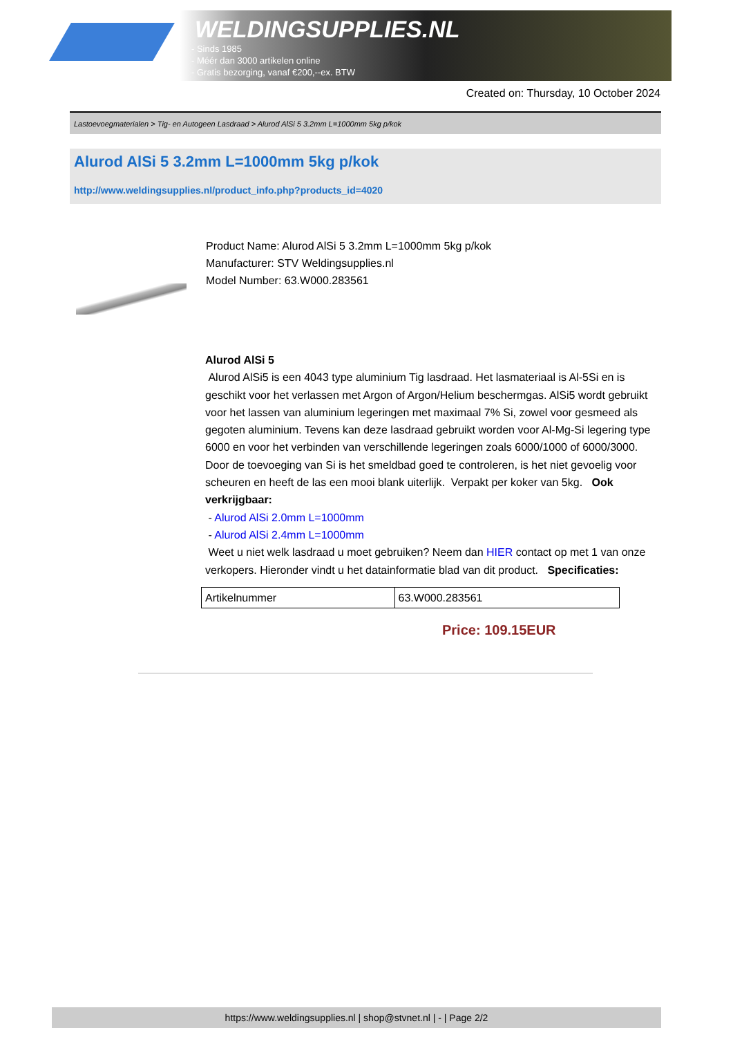WELDINGSUPPLIES.NL
- Sinds 1985
- Méér dan 3000 artikelen online
- Gratis bezorging, vanaf €200,--ex. BTW
Created on: Thursday, 10 October 2024
Lastoevoegmaterialen > Tig- en Autogeen Lasdraad > Alurod AlSi 5 3.2mm L=1000mm 5kg p/kok
Alurod AlSi 5 3.2mm L=1000mm 5kg p/kok
http://www.weldingsupplies.nl/product_info.php?products_id=4020
Product Name: Alurod AlSi 5 3.2mm L=1000mm 5kg p/kok
Manufacturer: STV Weldingsupplies.nl
Model Number: 63.W000.283561
Alurod AlSi 5
Alurod AlSi5 is een 4043 type aluminium Tig lasdraad. Het lasmateriaal is Al-5Si en is geschikt voor het verlassen met Argon of Argon/Helium beschermgas. AlSi5 wordt gebruikt voor het lassen van aluminium legeringen met maximaal 7% Si, zowel voor gesmeed als gegoten aluminium. Tevens kan deze lasdraad gebruikt worden voor Al-Mg-Si legering type 6000 en voor het verbinden van verschillende legeringen zoals 6000/1000 of 6000/3000. Door de toevoeging van Si is het smeldbad goed te controleren, is het niet gevoelig voor scheuren en heeft de las een mooi blank uiterlijk. Verpakt per koker van 5kg. Ook verkrijgbaar:
- Alurod AlSi 2.0mm L=1000mm
- Alurod AlSi 2.4mm L=1000mm
Weet u niet welk lasdraad u moet gebruiken? Neem dan HIER contact op met 1 van onze verkopers. Hieronder vindt u het datainformatie blad van dit product. Specificaties:
| Artikelnummer | 63.W000.283561 |
Price: 109.15EUR
https://www.weldingsupplies.nl | shop@stvnet.nl | - | Page 2/2